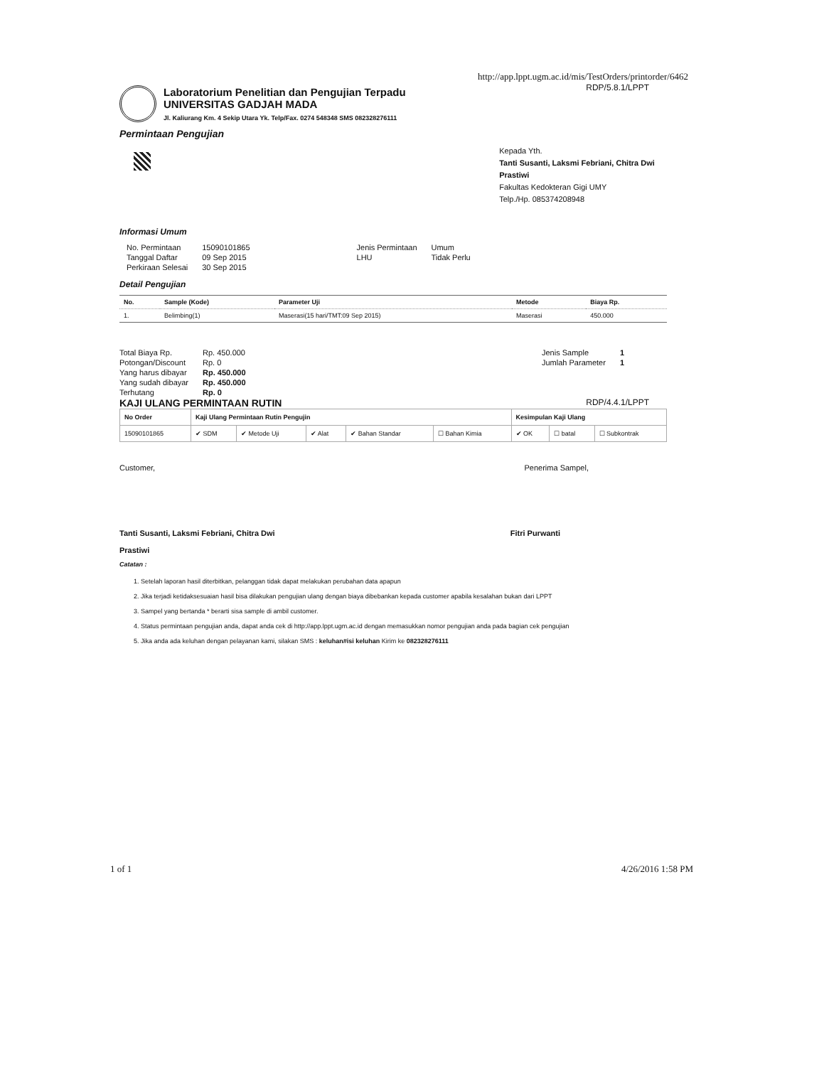http://app.lppt.ugm.ac.id/mis/TestOrders/printorder/6462
RDP/5.8.1/LPPT
Laboratorium Penelitian dan Pengujian Terpadu
UNIVERSITAS GADJAH MADA
Jl. Kaliurang Km. 4 Sekip Utara Yk. Telp/Fax. 0274 548348 SMS 082328276111
Permintaan Pengujian
Kepada Yth.
Tanti Susanti, Laksmi Febriani, Chitra Dwi Prastiwi
Fakultas Kedokteran Gigi UMY
Telp./Hp. 085374208948
Informasi Umum
| No. Permintaan | 15090101865 | Jenis Permintaan | Umum |
| Tanggal Daftar | 09 Sep 2015 | LHU | Tidak Perlu |
| Perkiraan Selesai | 30 Sep 2015 | | |
Detail Pengujian
| No. | Sample (Kode) | Parameter Uji | Metode | Biaya Rp. |
| --- | --- | --- | --- | --- |
| 1. | Belimbing(1) | Maserasi(15 hari/TMT:09 Sep 2015) | Maserasi | 450.000 |
| Total Biaya Rp. | Rp. 450.000 |
| Potongan/Discount | Rp. 0 |
| Yang harus dibayar | Rp. 450.000 |
| Yang sudah dibayar | Rp. 450.000 |
| Terhutang | Rp. 0 |
| Jenis Sample | 1 |
| Jumlah Parameter | 1 |
KAJI ULANG PERMINTAAN RUTIN RDP/4.4.1/LPPT
| No Order | Kaji Ulang Permintaan Rutin Pengujin | | | | | Kesimpulan Kaji Ulang | | |
| --- | --- | --- | --- | --- | --- | --- | --- | --- |
| 15090101865 | ✔ SDM | ✔ Metode Uji | ✔ Alat | ✔ Bahan Standar | ☐ Bahan Kimia | ✔ OK | ☐ batal | ☐ Subkontrak |
Customer, Penerima Sampel,
Tanti Susanti, Laksmi Febriani, Chitra Dwi
Prastiwi Fitri Purwanti
Catatan :
1. Setelah laporan hasil diterbitkan, pelanggan tidak dapat melakukan perubahan data apapun
2. Jika terjadi ketidaksesuaian hasil bisa dilakukan pengujian ulang dengan biaya dibebankan kepada customer apabila kesalahan bukan dari LPPT
3. Sampel yang bertanda * berarti sisa sample di ambil customer.
4. Status permintaan pengujian anda, dapat anda cek di http://app.lppt.ugm.ac.id dengan memasukkan nomor pengujian anda pada bagian cek pengujian
5. Jika anda ada keluhan dengan pelayanan kami, silakan SMS : keluhan#isi keluhan Kirim ke 082328276111
1 of 1 4/26/2016 1:58 PM